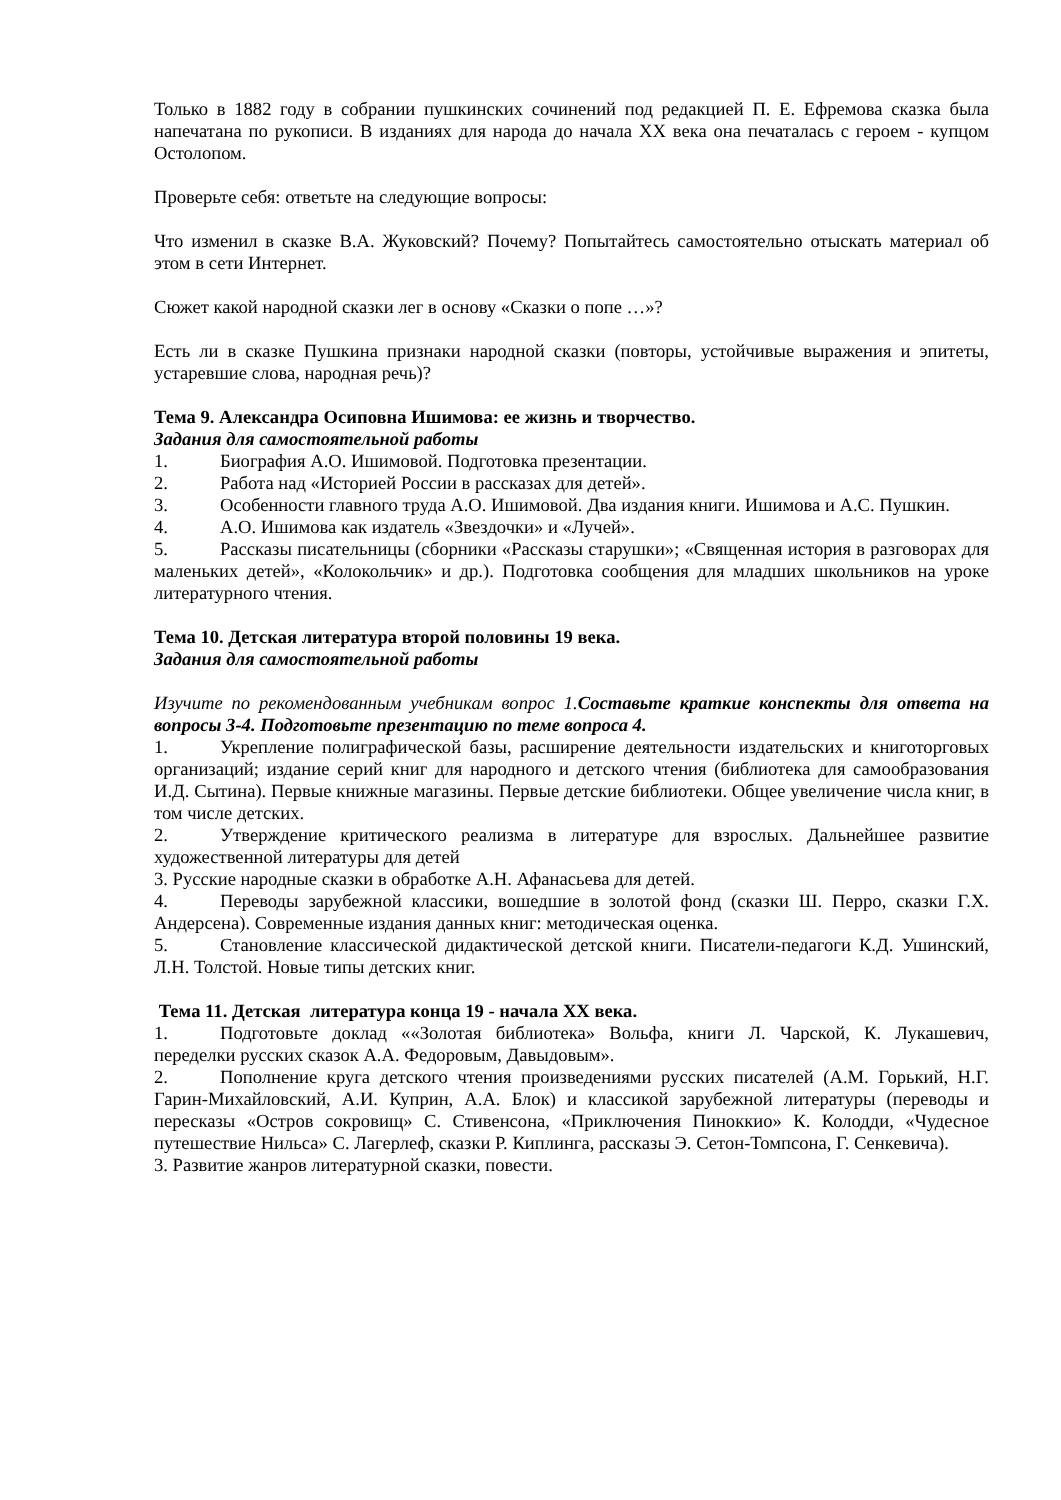Только в 1882 году в собрании пушкинских сочинений под редакцией П. Е. Ефремова сказка была напечатана по рукописи. В изданиях для народа до начала XX века она печаталась с героем - купцом Остолопом.
Проверьте себя: ответьте на следующие вопросы:
Что изменил в сказке В.А. Жуковский? Почему? Попытайтесь самостоятельно отыскать материал об этом в сети Интернет.
Сюжет какой народной сказки лег в основу «Сказки о попе …»?
Есть ли в сказке Пушкина признаки народной сказки (повторы, устойчивые выражения и эпитеты, устаревшие слова, народная речь)?
Тема 9. Александра Осиповна Ишимова: ее жизнь и творчество.
Задания для самостоятельной работы
1. Биография А.О. Ишимовой. Подготовка презентации.
2. Работа над «Историей России в рассказах для детей».
3. Особенности главного труда А.О. Ишимовой. Два издания книги. Ишимова и А.С. Пушкин.
4. А.О. Ишимова как издатель «Звездочки» и «Лучей».
5. Рассказы писательницы (сборники «Рассказы старушки»; «Священная история в разговорах для маленьких детей», «Колокольчик» и др.). Подготовка сообщения для младших школьников на уроке литературного чтения.
Тема 10. Детская литература второй половины 19 века.
Задания для самостоятельной работы
Изучите по рекомендованным учебникам вопрос 1.Составьте краткие конспекты для ответа на вопросы 3-4. Подготовьте презентацию по теме вопроса 4.
1. Укрепление полиграфической базы, расширение деятельности издательских и книготорговых организаций; издание серий книг для народного и детского чтения (библиотека для самообразования И.Д. Сытина). Первые книжные магазины. Первые детские библиотеки. Общее увеличение числа книг, в том числе детских.
2. Утверждение критического реализма в литературе для взрослых. Дальнейшее развитие художественной литературы для детей
3. Русские народные сказки в обработке А.Н. Афанасьева для детей.
4. Переводы зарубежной классики, вошедшие в золотой фонд (сказки Ш. Перро, сказки Г.Х. Андерсена). Современные издания данных книг: методическая оценка.
5. Становление классической дидактической детской книги. Писатели-педагоги К.Д. Ушинский, Л.Н. Толстой. Новые типы детских книг.
Тема 11. Детская литература конца 19 - начала XX века.
1. Подготовьте доклад ««Золотая библиотека» Вольфа, книги Л. Чарской, К. Лукашевич, переделки русских сказок А.А. Федоровым, Давыдовым».
2. Пополнение круга детского чтения произведениями русских писателей (А.М. Горький, Н.Г. Гарин-Михайловский, А.И. Куприн, А.А. Блок) и классикой зарубежной литературы (переводы и пересказы «Остров сокровищ» С. Стивенсона, «Приключения Пиноккио» К. Колодди, «Чудесное путешествие Нильса» С. Лагерлеф, сказки Р. Киплинга, рассказы Э. Сетон-Томпсона, Г. Сенкевича).
3. Развитие жанров литературной сказки, повести.